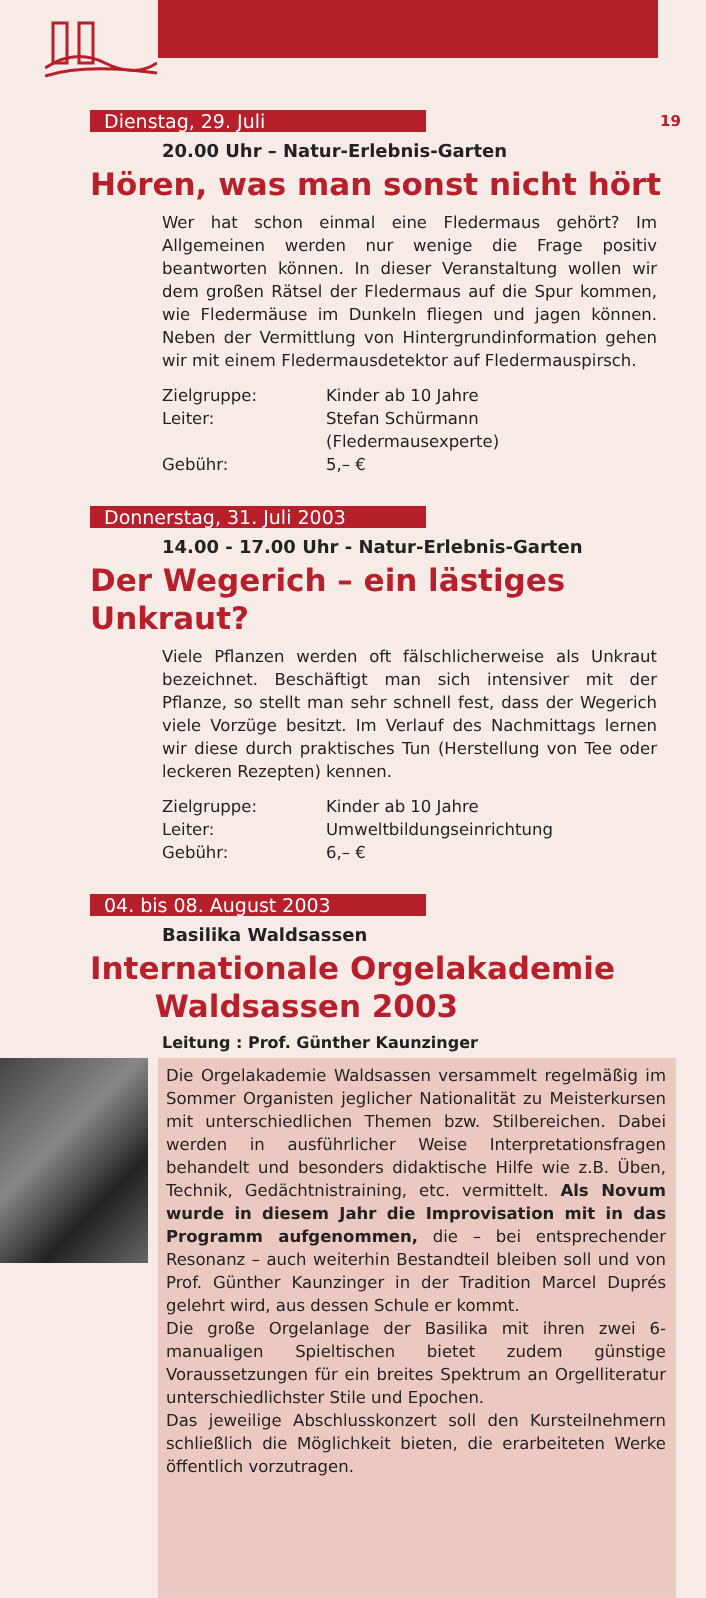19
Dienstag, 29. Juli
20.00 Uhr – Natur-Erlebnis-Garten
Hören, was man sonst nicht hört
Wer hat schon einmal eine Fledermaus gehört? Im Allgemeinen werden nur wenige die Frage positiv beantworten können. In dieser Veranstaltung wollen wir dem großen Rätsel der Fledermaus auf die Spur kommen, wie Fledermäuse im Dunkeln fliegen und jagen können. Neben der Vermittlung von Hintergrundinformation gehen wir mit einem Fledermausdetektor auf Fledermauspirsch.
Zielgruppe: Kinder ab 10 Jahre
Leiter: Stefan Schürmann
(Fledermausexperte)
Gebühr: 5,– €
Donnerstag, 31. Juli 2003
14.00 - 17.00 Uhr - Natur-Erlebnis-Garten
Der Wegerich – ein lästiges Unkraut?
Viele Pflanzen werden oft fälschlicherweise als Unkraut bezeichnet. Beschäftigt man sich intensiver mit der Pflanze, so stellt man sehr schnell fest, dass der Wegerich viele Vorzüge besitzt. Im Verlauf des Nachmittags lernen wir diese durch praktisches Tun (Herstellung von Tee oder leckeren Rezepten) kennen.
Zielgruppe: Kinder ab 10 Jahre
Leiter: Umweltbildungseinrichtung
Gebühr: 6,– €
04. bis 08. August 2003
Basilika Waldsassen
Internationale Orgelakademie
Waldsassen 2003
Leitung : Prof. Günther Kaunzinger
Die Orgelakademie Waldsassen versammelt regelmäßig im Sommer Organisten jeglicher Nationalität zu Meisterkursen mit unterschiedlichen Themen bzw. Stilbereichen. Dabei werden in ausführlicher Weise Interpretationsfragen behandelt und besonders didaktische Hilfe wie z.B. Üben, Technik, Gedächtnistraining, etc. vermittelt. Als Novum wurde in diesem Jahr die Improvisation mit in das Programm aufgenommen, die – bei entsprechender Resonanz – auch weiterhin Bestandteil bleiben soll und von Prof. Günther Kaunzinger in der Tradition Marcel Duprés gelehrt wird, aus dessen Schule er kommt.
Die große Orgelanlage der Basilika mit ihren zwei 6-manualigen Spieltischen bietet zudem günstige Voraussetzungen für ein breites Spektrum an Orgelliteratur unterschiedlichster Stile und Epochen.
Das jeweilige Abschlusskonzert soll den Kursteilnehmern schließlich die Möglichkeit bieten, die erarbeiteten Werke öffentlich vorzutragen.